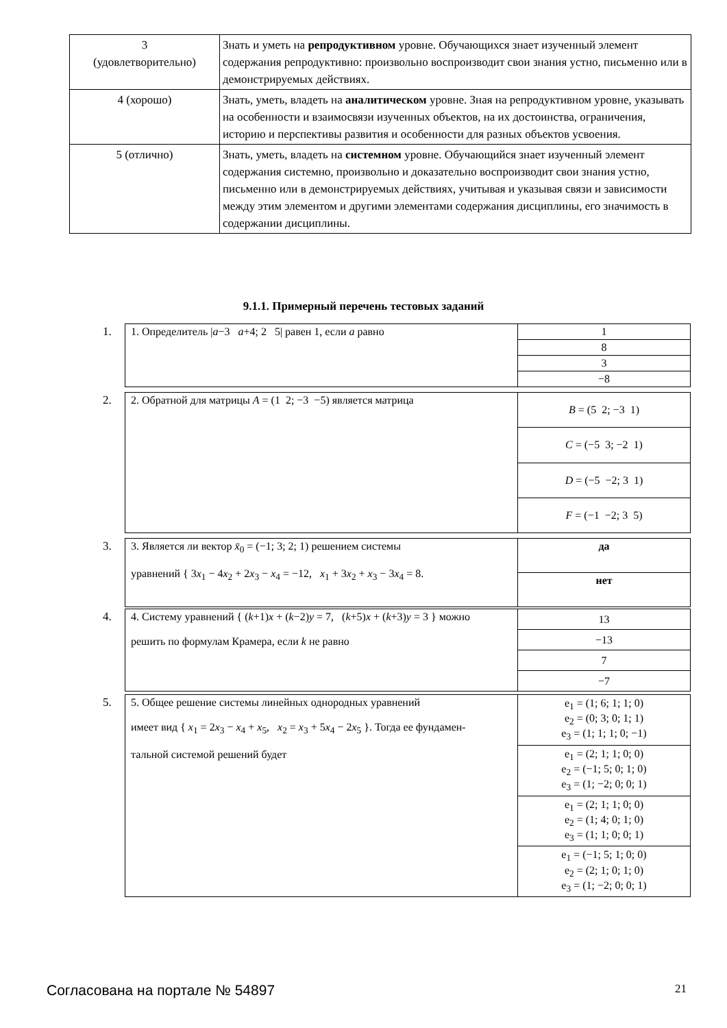| 3 (удовлетворительно) | Знать и уметь на репродуктивном уровне. Обучающихся знает изученный элемент содержания репродуктивно: произвольно воспроизводит свои знания устно, письменно или в демонстрируемых действиях. |
| 4 (хорошо) | Знать, уметь, владеть на аналитическом уровне. Зная на репродуктивном уровне, указывать на особенности и взаимосвязи изученных объектов, на их достоинства, ограничения, историю и перспективы развития и особенности для разных объектов усвоения. |
| 5 (отлично) | Знать, уметь, владеть на системном уровне. Обучающийся знает изученный элемент содержания системно, произвольно и доказательно воспроизводит свои знания устно, письменно или в демонстрируемых действиях, учитывая и указывая связи и зависимости между этим элементом и другими элементами содержания дисциплины, его значимость в содержании дисциплины. |
9.1.1. Примерный перечень тестовых заданий
1.
| 1. Определитель / a −3 a +4; 2 5/ равен 1, если a равно | 1 |
| | 8 |
| | 3 |
| | −8 |
2.
| 2. Обратной для матрицы A = (1 2; −3 −5) является матрица | B = (5 2; −3 1) |
| | C = (−5 3; −2 1) |
| | D = (−5 −2; 3 1) |
| | F = (−1 −2; 3 5) |
3.
| 3. Является ли вектор x̄<sub>0</sub> = (−1; 3; 2; 1) решением системы уравнений { 3 x<sub>1</sub> − 4 x<sub>2</sub> + 2 x<sub>3</sub> − x<sub>4</sub> = −12, x<sub>1</sub> + 3 x<sub>2</sub> + x<sub>3</sub> − 3 x<sub>4</sub> = 8. | да |
| | нет |
4.
| 4. Систему уравнений { ( k +1) x + ( k −2) y = 7, ( k +5) x + ( k +3) y = 3 } можно решить по формулам Крамера, если k не равно | 13 |
| | −13 |
| | 7 |
| | −7 |
5.
| 5. Общее решение системы линейных однородных уравнений имеет вид { x<sub>1</sub> = 2 x<sub>3</sub> − x<sub>4</sub> + x<sub>5</sub>, x<sub>2</sub> = x<sub>3</sub> + 5 x<sub>4</sub> − 2 x<sub>5</sub> }. Тогда ее фундамен- тальной системой решений будет | e<sub>1</sub> = (1; 6; 1; 1; 0) e<sub>2</sub> = (0; 3; 0; 1; 1) e<sub>3</sub> = (1; 1; 1; 0; −1) |
| | e<sub>1</sub> = (2; 1; 1; 0; 0) e<sub>2</sub> = (−1; 5; 0; 1; 0) e<sub>3</sub> = (1; −2; 0; 0; 1) |
| | e<sub>1</sub> = (2; 1; 1; 0; 0) e<sub>2</sub> = (1; 4; 0; 1; 0) e<sub>3</sub> = (1; 1; 0; 0; 1) |
| | e<sub>1</sub> = (−1; 5; 1; 0; 0) e<sub>2</sub> = (2; 1; 0; 1; 0) e<sub>3</sub> = (1; −2; 0; 0; 1) |
Согласована на портале № 54897 21